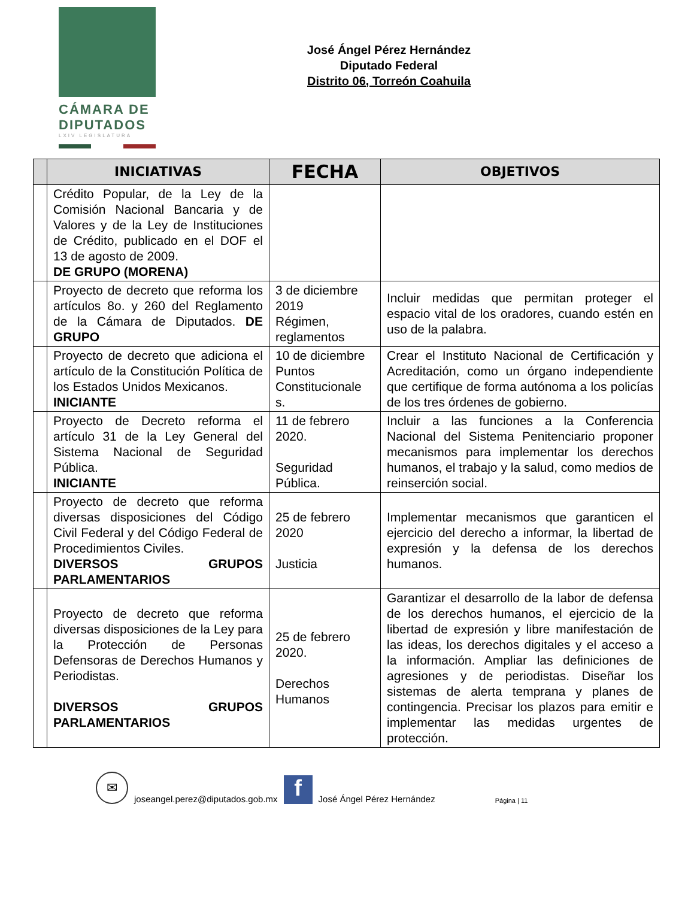CÁMARA DE
DIPUTADOS
LXIV LEGISLATURA
José Ángel Pérez Hernández
Diputado Federal
Distrito 06, Torreón Coahuila
| | INICIATIVAS | FECHA | OBJETIVOS |
| --- | --- | --- | --- |
| | Crédito Popular, de la Ley de la Comisión Nacional Bancaria y de Valores y de la Ley de Instituciones de Crédito, publicado en el DOF el 13 de agosto de 2009. DE GRUPO (MORENA) | | |
| | Proyecto de decreto que reforma los artículos 8o. y 260 del Reglamento de la Cámara de Diputados. DE GRUPO | 3 de diciembre 2019 Régimen, reglamentos | Incluir medidas que permitan proteger el espacio vital de los oradores, cuando estén en uso de la palabra. |
| | Proyecto de decreto que adiciona el artículo de la Constitución Política de los Estados Unidos Mexicanos. INICIANTE | 10 de diciembre Puntos Constitucionale s. | Crear el Instituto Nacional de Certificación y Acreditación, como un órgano independiente que certifique de forma autónoma a los policías de los tres órdenes de gobierno. |
| | Proyecto de Decreto reforma el artículo 31 de la Ley General del Sistema Nacional de Seguridad Pública. INICIANTE | 11 de febrero 2020. Seguridad Pública. | Incluir a las funciones a la Conferencia Nacional del Sistema Penitenciario proponer mecanismos para implementar los derechos humanos, el trabajo y la salud, como medios de reinserción social. |
| | Proyecto de decreto que reforma diversas disposiciones del Código Civil Federal y del Código Federal de Procedimientos Civiles. DIVERSOS GRUPOS PARLAMENTARIOS | 25 de febrero 2020 Justicia | Implementar mecanismos que garanticen el ejercicio del derecho a informar, la libertad de expresión y la defensa de los derechos humanos. |
| | Proyecto de decreto que reforma diversas disposiciones de la Ley para la Protección de Personas Defensoras de Derechos Humanos y Periodistas. DIVERSOS GRUPOS PARLAMENTARIOS | 25 de febrero 2020. Derechos Humanos | Garantizar el desarrollo de la labor de defensa de los derechos humanos, el ejercicio de la libertad de expresión y libre manifestación de las ideas, los derechos digitales y el acceso a la información. Ampliar las definiciones de agresiones y de periodistas. Diseñar los sistemas de alerta temprana y planes de contingencia. Precisar los plazos para emitir e implementar las medidas urgentes de protección. |
✉
joseangel.perez@diputados.gob.mx
f
José Ángel Pérez Hernández Página | 11